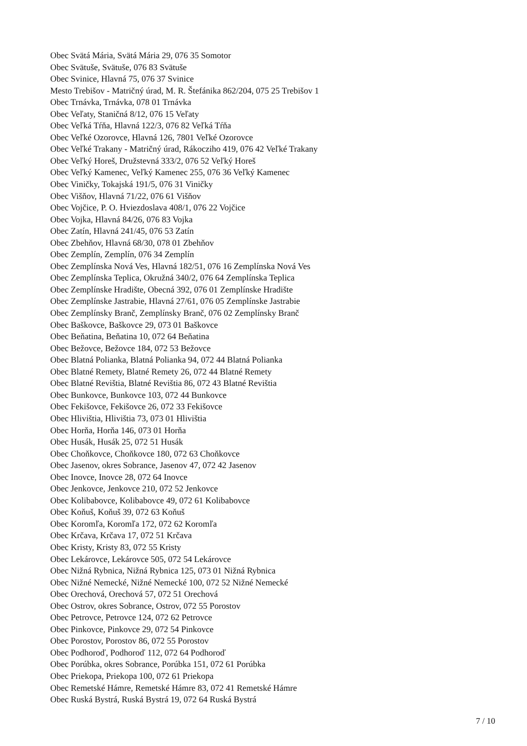Obec Svätá Mária, Svätá Mária 29, 076 35 Somotor
Obec Svätuše, Svätuše, 076 83 Svätuše
Obec Svinice, Hlavná 75, 076 37 Svinice
Mesto Trebišov - Matričný úrad, M. R. Štefánika 862/204, 075 25 Trebišov 1
Obec Trnávka, Trnávka, 078 01 Trnávka
Obec Veľaty, Staničná 8/12, 076 15 Veľaty
Obec Veľká Tŕňa, Hlavná 122/3, 076 82 Veľká Tŕňa
Obec Veľké Ozorovce, Hlavná 126, 7801 Veľké Ozorovce
Obec Veľké Trakany - Matričný úrad, Rákocziho 419, 076 42 Veľké Trakany
Obec Veľký Horeš, Družstevná 333/2, 076 52 Veľký Horeš
Obec Veľký Kamenec, Veľký Kamenec 255, 076 36 Veľký Kamenec
Obec Viničky, Tokajská 191/5, 076 31 Viničky
Obec Višňov, Hlavná 71/22, 076 61 Višňov
Obec Vojčice, P. O. Hviezdoslava 408/1, 076 22 Vojčice
Obec Vojka, Hlavná 84/26, 076 83 Vojka
Obec Zatín, Hlavná 241/45, 076 53 Zatín
Obec Zbehňov, Hlavná 68/30, 078 01 Zbehňov
Obec Zemplín, Zemplín, 076 34 Zemplín
Obec Zemplínska Nová Ves, Hlavná 182/51, 076 16 Zemplínska Nová Ves
Obec Zemplínska Teplica, Okružná 340/2, 076 64 Zemplínska Teplica
Obec Zemplínske Hradište, Obecná 392, 076 01 Zemplínske Hradište
Obec Zemplínske Jastrabie, Hlavná 27/61, 076 05 Zemplínske Jastrabie
Obec Zemplínsky Branč, Zemplínsky Branč, 076 02 Zemplínsky Branč
Obec Baškovce, Baškovce 29, 073 01 Baškovce
Obec Beňatina, Beňatina 10, 072 64 Beňatina
Obec Bežovce, Bežovce 184, 072 53 Bežovce
Obec Blatná Polianka, Blatná Polianka 94, 072 44 Blatná Polianka
Obec Blatné Remety, Blatné Remety 26, 072 44 Blatné Remety
Obec Blatné Revištia, Blatné Revištia 86, 072 43 Blatné Revištia
Obec Bunkovce, Bunkovce 103, 072 44 Bunkovce
Obec Fekišovce, Fekišovce 26, 072 33 Fekišovce
Obec Hlivištia, Hlivištia 73, 073 01 Hlivištia
Obec Horňa, Horňa 146, 073 01 Horňa
Obec Husák, Husák 25, 072 51 Husák
Obec Choňkovce, Choňkovce 180, 072 63 Choňkovce
Obec Jasenov, okres Sobrance, Jasenov 47, 072 42 Jasenov
Obec Inovce, Inovce 28, 072 64 Inovce
Obec Jenkovce, Jenkovce 210, 072 52 Jenkovce
Obec Kolibabovce, Kolibabovce 49, 072 61 Kolibabovce
Obec Koňuš, Koňuš 39, 072 63 Koňuš
Obec Koromľa, Koromľa 172, 072 62 Koromľa
Obec Krčava, Krčava 17, 072 51 Krčava
Obec Kristy, Kristy 83, 072 55 Kristy
Obec Lekárovce, Lekárovce 505, 072 54 Lekárovce
Obec Nižná Rybnica, Nižná Rybnica 125, 073 01 Nižná Rybnica
Obec Nižné Nemecké, Nižné Nemecké 100, 072 52 Nižné Nemecké
Obec Orechová, Orechová 57, 072 51 Orechová
Obec Ostrov, okres Sobrance, Ostrov, 072 55 Porostov
Obec Petrovce, Petrovce 124, 072 62 Petrovce
Obec Pinkovce, Pinkovce 29, 072 54 Pinkovce
Obec Porostov, Porostov 86, 072 55 Porostov
Obec Podhoroď, Podhoroď 112, 072 64 Podhoroď
Obec Porúbka, okres Sobrance, Porúbka 151, 072 61 Porúbka
Obec Priekopa, Priekopa 100, 072 61 Priekopa
Obec Remetské Hámre, Remetské Hámre 83, 072 41 Remetské Hámre
Obec Ruská Bystrá, Ruská Bystrá 19, 072 64 Ruská Bystrá
7 / 10